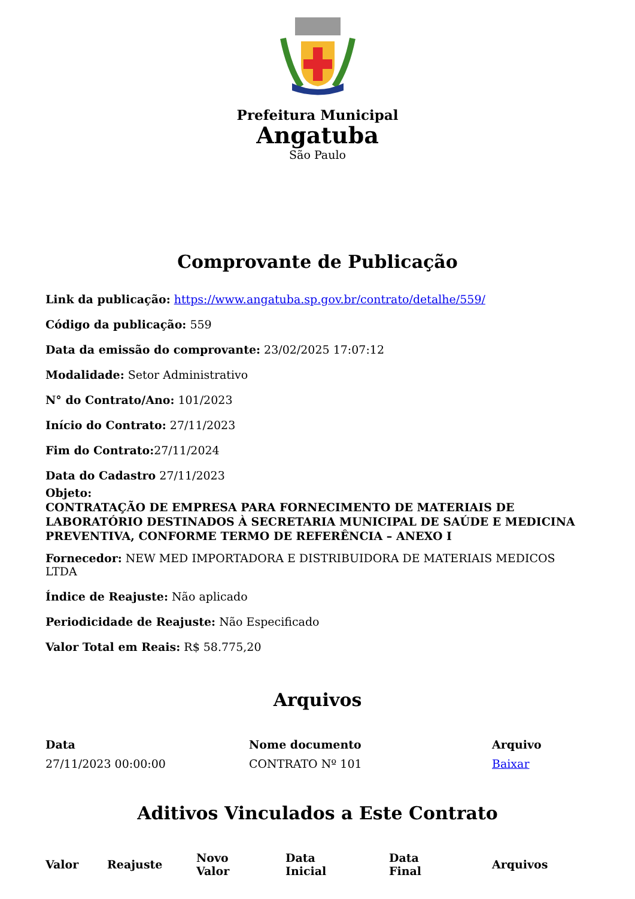Prefeitura Municipal
Angatuba
São Paulo
Comprovante de Publicação
Link da publicação: https://www.angatuba.sp.gov.br/contrato/detalhe/559/
Código da publicação: 559
Data da emissão do comprovante: 23/02/2025 17:07:12
Modalidade: Setor Administrativo
N° do Contrato/Ano: 101/2023
Início do Contrato: 27/11/2023
Fim do Contrato: 27/11/2024
Data do Cadastro 27/11/2023
Objeto:
CONTRATAÇÃO DE EMPRESA PARA FORNECIMENTO DE MATERIAIS DE LABORATÓRIO DESTINADOS À SECRETARIA MUNICIPAL DE SAÚDE E MEDICINA PREVENTIVA, CONFORME TERMO DE REFERÊNCIA – ANEXO I
Fornecedor: NEW MED IMPORTADORA E DISTRIBUIDORA DE MATERIAIS MEDICOS LTDA
Índice de Reajuste: Não aplicado
Periodicidade de Reajuste: Não Especificado
Valor Total em Reais: R$ 58.775,20
Arquivos
| Data | Nome documento | Arquivo |
| --- | --- | --- |
| 27/11/2023 00:00:00 | CONTRATO Nº 101 | Baixar |
Aditivos Vinculados a Este Contrato
| Valor | Reajuste | Novo Valor | Data Inicial | Data Final | Arquivos |
| --- | --- | --- | --- | --- | --- |